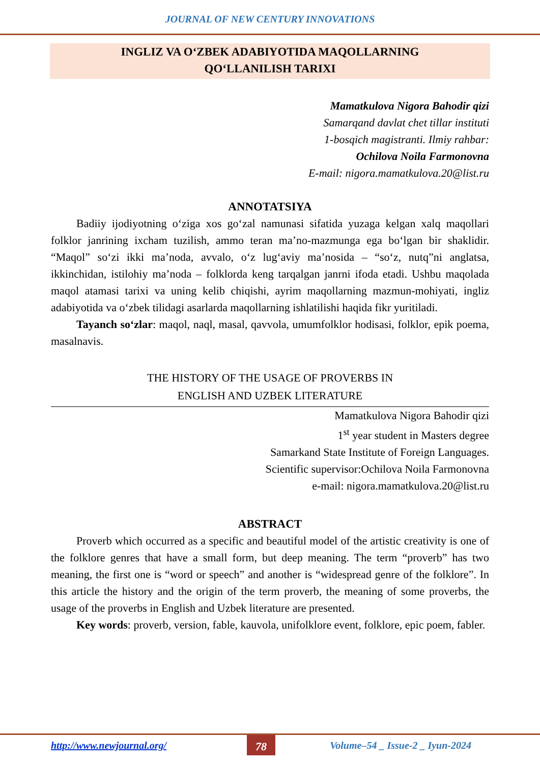JOURNAL OF NEW CENTURY INNOVATIONS
INGLIZ VA O‘ZBEK ADABIYOTIDA MAQOLLARNING
QO‘LLANILISH TARIXI
Mamatkulova Nigora Bahodir qizi
Samarqand davlat chet tillar instituti
1-bosqich magistranti. Ilmiy rahbar:
Ochilova Noila Farmonovna
E-mail: nigora.mamatkulova.20@list.ru
ANNOTATSIYA
Badiiy ijodiyotning o‘ziga xos go‘zal namunasi sifatida yuzaga kelgan xalq maqollari folklor janrining ixcham tuzilish, ammo teran ma’no-mazmunga ega bo‘lgan bir shaklidir. “Maqol” so‘zi ikki ma’noda, avvalo, o‘z lug‘aviy ma’nosida – “so‘z, nutq”ni anglatsa, ikkinchidan, istilohiy ma’noda – folklorda keng tarqalgan janrni ifoda etadi. Ushbu maqolada maqol atamasi tarixi va uning kelib chiqishi, ayrim maqollarning mazmun-mohiyati, ingliz adabiyotida va o‘zbek tilidagi asarlarda maqollarning ishlatilishi haqida fikr yuritiladi.
Tayanch so‘zlar: maqol, naql, masal, qavvola, umumfolklor hodisasi, folklor, epik poema, masalnavis.
THE HISTORY OF THE USAGE OF PROVERBS IN
ENGLISH AND UZBEK LITERATURE
Mamatkulova Nigora Bahodir qizi
1<sup>st</sup> year student in Masters degree
Samarkand State Institute of Foreign Languages.
Scientific supervisor:Ochilova Noila Farmonovna
e-mail: nigora.mamatkulova.20@list.ru
ABSTRACT
Proverb which occurred as a specific and beautiful model of the artistic creativity is one of the folklore genres that have a small form, but deep meaning. The term “proverb” has two meaning, the first one is “word or speech” and another is “widespread genre of the folklore”. In this article the history and the origin of the term proverb, the meaning of some proverbs, the usage of the proverbs in English and Uzbek literature are presented.
Key words: proverb, version, fable, kauvola, unifolklore event, folklore, epic poem, fabler.
http://www.newjournal.org/ 78 Volume–54 _ Issue-2 _ Iyun-2024